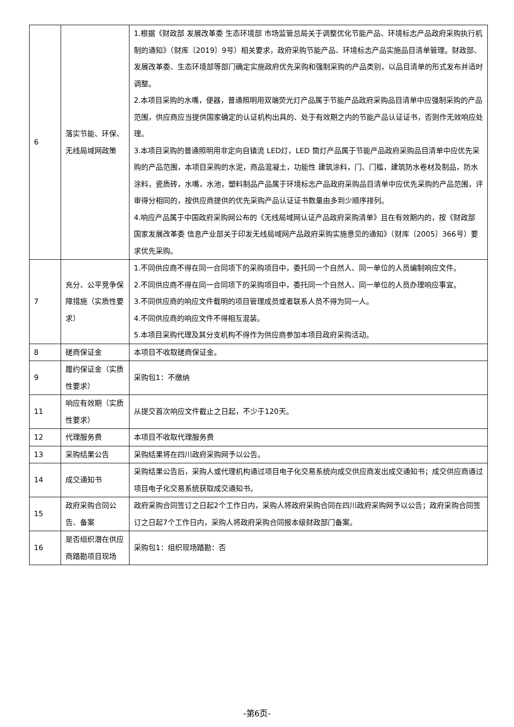| 6 | 落实节能、环保、无线局域网政策 | 1.根据《财政部 发展改革委 生态环境部 市场监管总局关于调整优化节能产品、环境标志产品政府采购执行机制的通知》（财库〔2019〕9号）相关要求，政府采购节能产品、环境标志产品实施品目清单管理。财政部、发展改革委、生态环境部等部门确定实施政府优先采购和强制采购的产品类别，以品目清单的形式发布并适时调整。 2.本项目采购的水嘴，便器，普通照明用双端荧光灯产品属于节能产品政府采购品目清单中应强制采购的产品范围，供应商应当提供国家确定的认证机构出具的、处于有效期之内的节能产品认证证书，否则作无效响应处理。 3.本项目采购的普通照明用非定向自镇流 LED灯，LED 筒灯产品属于节能产品政府采购品目清单中应优先采购的产品范围，本项目采购的水泥，商品混凝土，功能性 建筑涂料，门、门槛，建筑防水卷材及制品，防水涂料，瓷质砖，水嘴，水池，塑料制品产品属于环境标志产品政府采购品目清单中应优先采购的产品范围，评审得分相同的，按供应商提供的优先采购产品认证证书数量由多到少顺序排列。 4.响应产品属于中国政府采购网公布的《无线局域网认证产品政府采购清单》且在有效期内的，按《财政部 国家发展改革委 信息产业部关于印发无线局域网产品政府采购实施意见的通知》（财库〔2005〕366号）要求优先采购。 |
| 7 | 充分、公平竞争保障措施（实质性要求） | 1.不同供应商不得在同一合同项下的采购项目中，委托同一个自然人、同一单位的人员编制响应文件。 2.不同供应商不得在同一合同项下的采购项目中，委托同一个自然人、同一单位的人员办理响应事宜。 3.不同供应商的响应文件载明的项目管理成员或者联系人员不得为同一人。 4.不同供应商的响应文件不得相互混装。 5.本项目采购代理及其分支机构不得作为供应商参加本项目政府采购活动。 |
| 8 | 磋商保证金 | 本项目不收取磋商保证金。 |
| 9 | 履约保证金（实质性要求） | 采购包1：不缴纳 |
| 11 | 响应有效期（实质性要求） | 从提交首次响应文件截止之日起，不少于120天。 |
| 12 | 代理服务费 | 本项目不收取代理服务费 |
| 13 | 采购结果公告 | 采购结果将在四川政府采购网予以公告。 |
| 14 | 成交通知书 | 采购结果公告后，采购人或代理机构通过项目电子化交易系统向成交供应商发出成交通知书；成交供应商通过项目电子化交易系统获取成交通知书。 |
| 15 | 政府采购合同公告、备案 | 政府采购合同签订之日起2个工作日内，采购人将政府采购合同在四川政府采购网予以公告；政府采购合同签订之日起7个工作日内，采购人将政府采购合同报本级财政部门备案。 |
| 16 | 是否组织潜在供应商踏勘项目现场 | 采购包1：组织现场踏勘：否 |
-第6页-